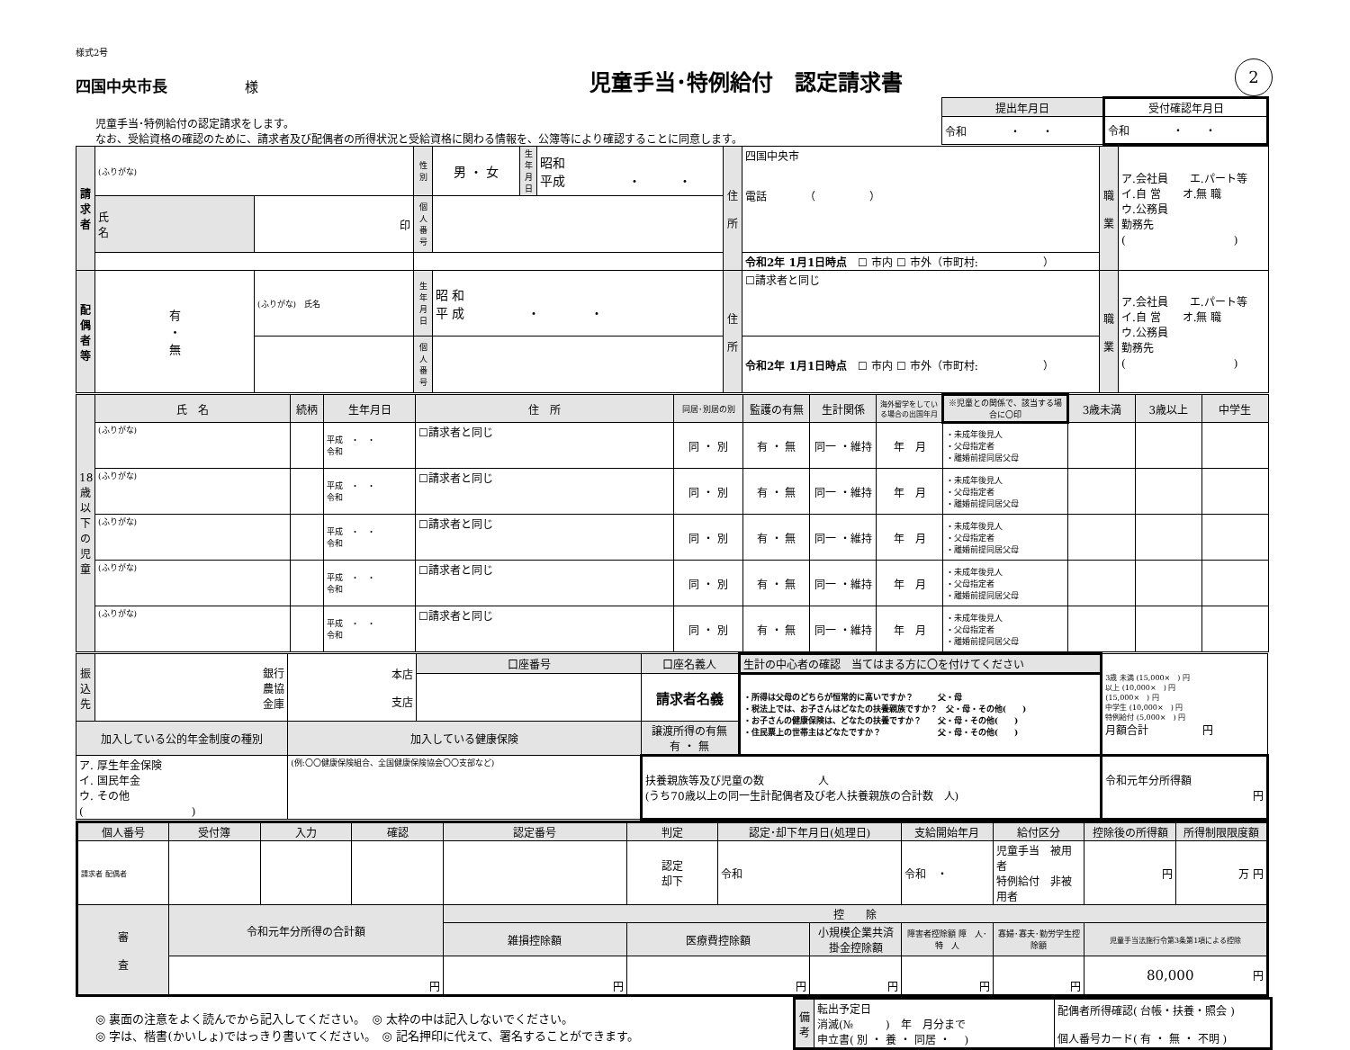様式2号
四国中央市長 様
児童手当･特例給付　認定請求書
2
児童手当･特例給付の認定請求をします。
なお、受給資格の確認のために、請求者及び配偶者の所得状況と受給資格に関わる情報を、公簿等により確認することに同意します。
| 提出年月日 | 受付確認年月日 |
| 令和 ・ ・ | 令和 ・ ・ |
| 請 求 者 | (ふりがな) | | 性 別 | 男 ・ 女 | 生年月日 | 昭和 平成 ・ ・ | 住 所 | 四国中央市 電話 （ ） | 職 業 | ア.会社員 エ.パート等 イ.自 営 オ.無 職 ウ.公務員 勤務先 ( ) |
| | 氏 名 | 印 | 個人番号 | | | | | | | |
| | | | | | | | | 令和2年 1月1日時点 ☐ 市内 ☐ 市外（市町村: ） | | |
| 配 偶 者 等 | 有 ・ 無 | (ふりがな) 氏名 | 生年月日 | 昭 和 平 成 ・ ・ | | | 住 所 | ☐請求者と同じ | 職 業 | ア.会社員 エ.パート等 イ.自 営 オ.無 職 ウ.公務員 勤務先 ( ) |
| | | | 個人番号 | | | | | 令和2年 1月1日時点 ☐ 市内 ☐ 市外（市町村: ） | | |
| 18歳以下の児童 | 氏 名 | 続柄 | 生年月日 | 住 所 | 同居･別居の別 | 監護の有無 | 生計関係 | 海外留学をしている場合の出国年月 | ※児童との関係で、該当する場合に〇印 | 3歳未満 | 3歳以上 | 中学生 |
| | (ふりがな) | | 平成 ・ ・ 令和 | ☐請求者と同じ | 同 ・ 別 | 有 ・ 無 | 同一 ・維持 | 年 月 | ・未成年後見人 ・父母指定者 ・離婚前提同居父母 | | | |
| | (ふりがな) | | 平成 ・ ・ 令和 | ☐請求者と同じ | 同 ・ 別 | 有 ・ 無 | 同一 ・維持 | 年 月 | ・未成年後見人 ・父母指定者 ・離婚前提同居父母 | | | |
| | (ふりがな) | | 平成 ・ ・ 令和 | ☐請求者と同じ | 同 ・ 別 | 有 ・ 無 | 同一 ・維持 | 年 月 | ・未成年後見人 ・父母指定者 ・離婚前提同居父母 | | | |
| | (ふりがな) | | 平成 ・ ・ 令和 | ☐請求者と同じ | 同 ・ 別 | 有 ・ 無 | 同一 ・維持 | 年 月 | ・未成年後見人 ・父母指定者 ・離婚前提同居父母 | | | |
| | (ふりがな) | | 平成 ・ ・ 令和 | ☐請求者と同じ | 同 ・ 別 | 有 ・ 無 | 同一 ・維持 | 年 月 | ・未成年後見人 ・父母指定者 ・離婚前提同居父母 | | | |
| 振込先 | 銀行 農協 金庫 | 本店 支店 | 口座番号 | 口座名義人 | 生計の中心者の確認 当てはまる方に〇を付けてください | 3歳 未満 (15,000× ) 円 以上 (10,000× ) 円 (15,000× ) 円 中学生 (10,000× ) 円 特例給付 (5,000× ) 円 月額合計 円 |
| | | | | 請求者名義 | ・所得は父母のどちらが恒常的に高いですか？ 父・母 ・税法上では、お子さんはどなたの扶養親族ですか？ 父・母・その他( ) ・お子さんの健康保険は、どなたの扶養ですか？ 父・母・その他( ) ・住民票上の世帯主はどなたですか？ 父・母・その他( ) | |
| 加入している公的年金制度の種別 | | 加入している健康保険 | | 譲渡所得の有無 有 ・ 無 | | |
| ア. 厚生年金保険 イ. 国民年金 ウ. その他 ( ) | | (例:〇〇健康保険組合、全国健康保険協会〇〇支部など) | | 扶養親族等及び児童の数 人 (うち70歳以上の同一生計配偶者及び老人扶養親族の合計数 人) | | 令和元年分所得額 円 |
| 個人番号 | 受付簿 | 入力 | 確認 | 認定番号 | 判定 | 認定･却下年月日(処理日) | | 支給開始年月 | 給付区分 | 控除後の所得額 | 所得制限限度額 |
| 請求者 配偶者 | | | | | 認定 却下 | 令和 | | 令和 ・ | 児童手当 被用者 特例給付 非被用者 | 円 | 万 円 |
| 審 査 | 令和元年分所得の合計額 | | | 控 除 | | | | | | | |
| | | | | 雑損控除額 | 医療費控除額 | | 小規模企業共済掛金控除額 | 障害者控除額 障 人･特 人 | 寡婦･寡夫･勤労学生控除額 | 児童手当法施行令第3条第1項による控除 | |
| | 円 | | | 円 | 円 | | 円 | 円 | 円 | 80,000 円 | |
◎ 裏面の注意をよく読んでから記入してください。　◎ 太枠の中は記入しないでください。
◎ 字は、楷書(かいしょ)ではっきり書いてください。　◎ 記名押印に代えて、署名することができます。
| 備 考 | 転出予定日 消滅(№ ) 年 月分まで 申立書( 別 ・ 養 ・ 同居 ・ ) | 配偶者所得確認( 台帳・扶養・照会 ) 個人番号カード( 有 ・ 無 ・ 不明 ) |